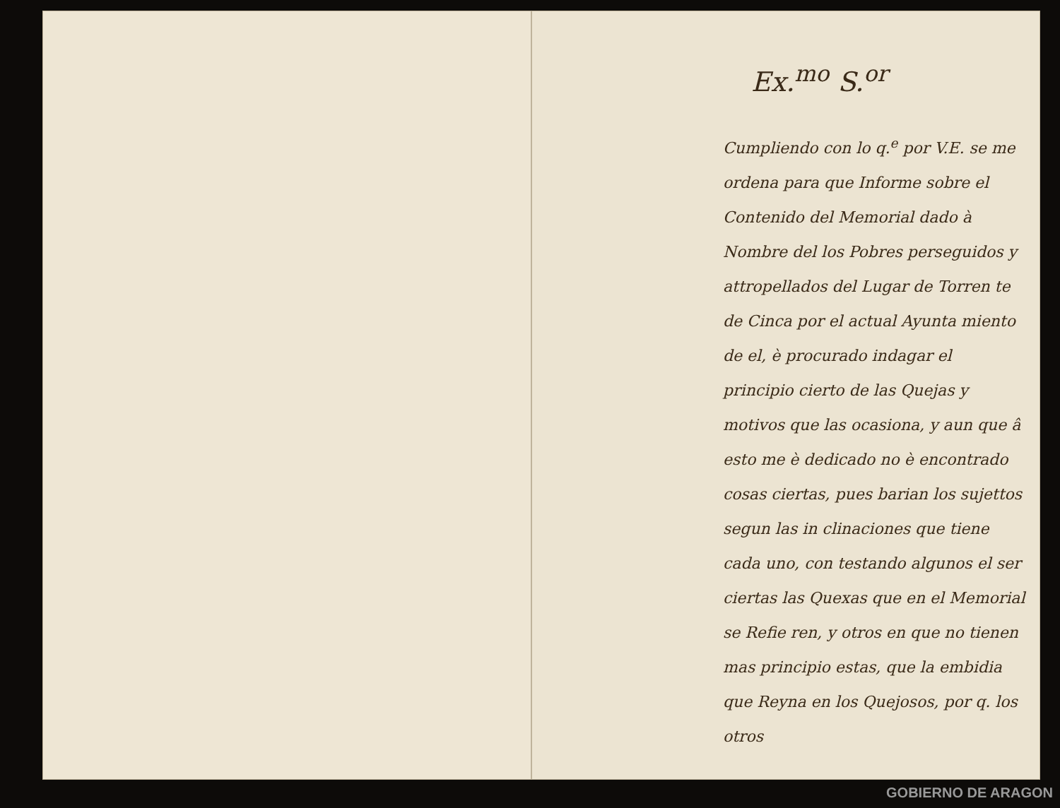Ex.<sup>mo</sup> S.<sup>or</sup>
Cumpliendo con lo q.<sup>e</sup> por V.E. se me ordena para que Informe sobre el Contenido del Memorial dado à Nombre del los Pobres perseguidos y attropellados del Lugar de Torren te de Cinca por el actual Ayunta miento de el, è procurado indagar el principio cierto de las Quejas y motivos que las ocasiona, y aun que â esto me è dedicado no è encontrado cosas ciertas, pues barian los sujettos segun las in clinaciones que tiene cada uno, con testando algunos el ser ciertas las Quexas que en el Memorial se Refie ren, y otros en que no tienen mas principio estas, que la embidia que Reyna en los Quejosos, por q. los otros
GOBIERNO DE ARAGON